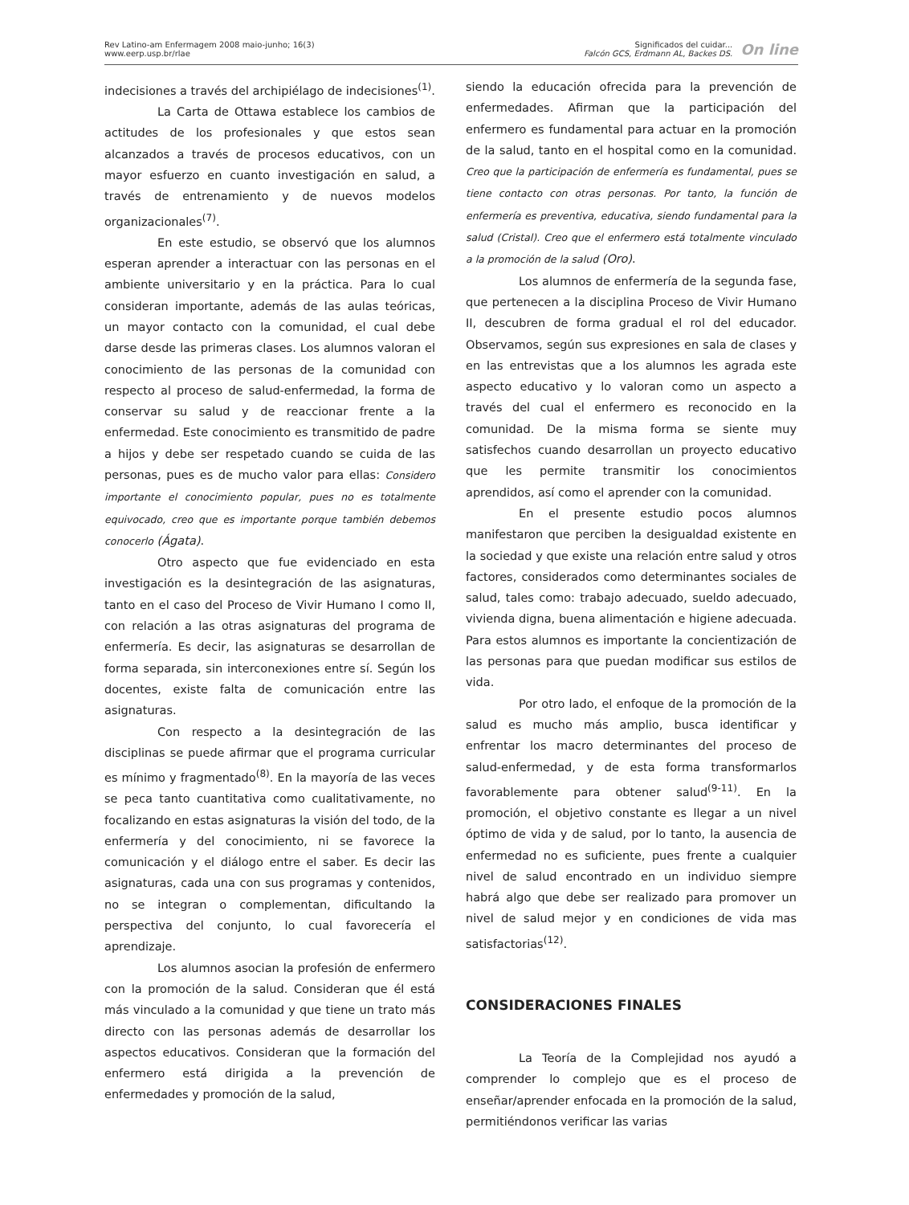Rev Latino-am Enfermagem 2008 maio-junho; 16(3)
www.eerp.usp.br/rlae
Significados del cuidar...
Falcón GCS, Erdmann AL, Backes DS.
On line
indecisiones a través del archipiélago de indecisiones<sup>(1)</sup>.
La Carta de Ottawa establece los cambios de actitudes de los profesionales y que estos sean alcanzados a través de procesos educativos, con un mayor esfuerzo en cuanto investigación en salud, a través de entrenamiento y de nuevos modelos organizacionales<sup>(7)</sup>.
En este estudio, se observó que los alumnos esperan aprender a interactuar con las personas en el ambiente universitario y en la práctica. Para lo cual consideran importante, además de las aulas teóricas, un mayor contacto con la comunidad, el cual debe darse desde las primeras clases. Los alumnos valoran el conocimiento de las personas de la comunidad con respecto al proceso de salud-enfermedad, la forma de conservar su salud y de reaccionar frente a la enfermedad. Este conocimiento es transmitido de padre a hijos y debe ser respetado cuando se cuida de las personas, pues es de mucho valor para ellas: Considero importante el conocimiento popular, pues no es totalmente equivocado, creo que es importante porque también debemos conocerlo (Ágata).
Otro aspecto que fue evidenciado en esta investigación es la desintegración de las asignaturas, tanto en el caso del Proceso de Vivir Humano I como II, con relación a las otras asignaturas del programa de enfermería. Es decir, las asignaturas se desarrollan de forma separada, sin interconexiones entre sí. Según los docentes, existe falta de comunicación entre las asignaturas.
Con respecto a la desintegración de las disciplinas se puede afirmar que el programa curricular es mínimo y fragmentado<sup>(8)</sup>. En la mayoría de las veces se peca tanto cuantitativa como cualitativamente, no focalizando en estas asignaturas la visión del todo, de la enfermería y del conocimiento, ni se favorece la comunicación y el diálogo entre el saber. Es decir las asignaturas, cada una con sus programas y contenidos, no se integran o complementan, dificultando la perspectiva del conjunto, lo cual favorecería el aprendizaje.
Los alumnos asocian la profesión de enfermero con la promoción de la salud. Consideran que él está más vinculado a la comunidad y que tiene un trato más directo con las personas además de desarrollar los aspectos educativos. Consideran que la formación del enfermero está dirigida a la prevención de enfermedades y promoción de la salud,
siendo la educación ofrecida para la prevención de enfermedades. Afirman que la participación del enfermero es fundamental para actuar en la promoción de la salud, tanto en el hospital como en la comunidad. Creo que la participación de enfermería es fundamental, pues se tiene contacto con otras personas. Por tanto, la función de enfermería es preventiva, educativa, siendo fundamental para la salud (Cristal). Creo que el enfermero está totalmente vinculado a la promoción de la salud (Oro).
Los alumnos de enfermería de la segunda fase, que pertenecen a la disciplina Proceso de Vivir Humano II, descubren de forma gradual el rol del educador. Observamos, según sus expresiones en sala de clases y en las entrevistas que a los alumnos les agrada este aspecto educativo y lo valoran como un aspecto a través del cual el enfermero es reconocido en la comunidad. De la misma forma se siente muy satisfechos cuando desarrollan un proyecto educativo que les permite transmitir los conocimientos aprendidos, así como el aprender con la comunidad.
En el presente estudio pocos alumnos manifestaron que perciben la desigualdad existente en la sociedad y que existe una relación entre salud y otros factores, considerados como determinantes sociales de salud, tales como: trabajo adecuado, sueldo adecuado, vivienda digna, buena alimentación e higiene adecuada. Para estos alumnos es importante la concientización de las personas para que puedan modificar sus estilos de vida.
Por otro lado, el enfoque de la promoción de la salud es mucho más amplio, busca identificar y enfrentar los macro determinantes del proceso de salud-enfermedad, y de esta forma transformarlos favorablemente para obtener salud<sup>(9-11)</sup>. En la promoción, el objetivo constante es llegar a un nivel óptimo de vida y de salud, por lo tanto, la ausencia de enfermedad no es suficiente, pues frente a cualquier nivel de salud encontrado en un individuo siempre habrá algo que debe ser realizado para promover un nivel de salud mejor y en condiciones de vida mas satisfactorias<sup>(12)</sup>.
CONSIDERACIONES FINALES
La Teoría de la Complejidad nos ayudó a comprender lo complejo que es el proceso de enseñar/aprender enfocada en la promoción de la salud, permitiéndonos verificar las varias